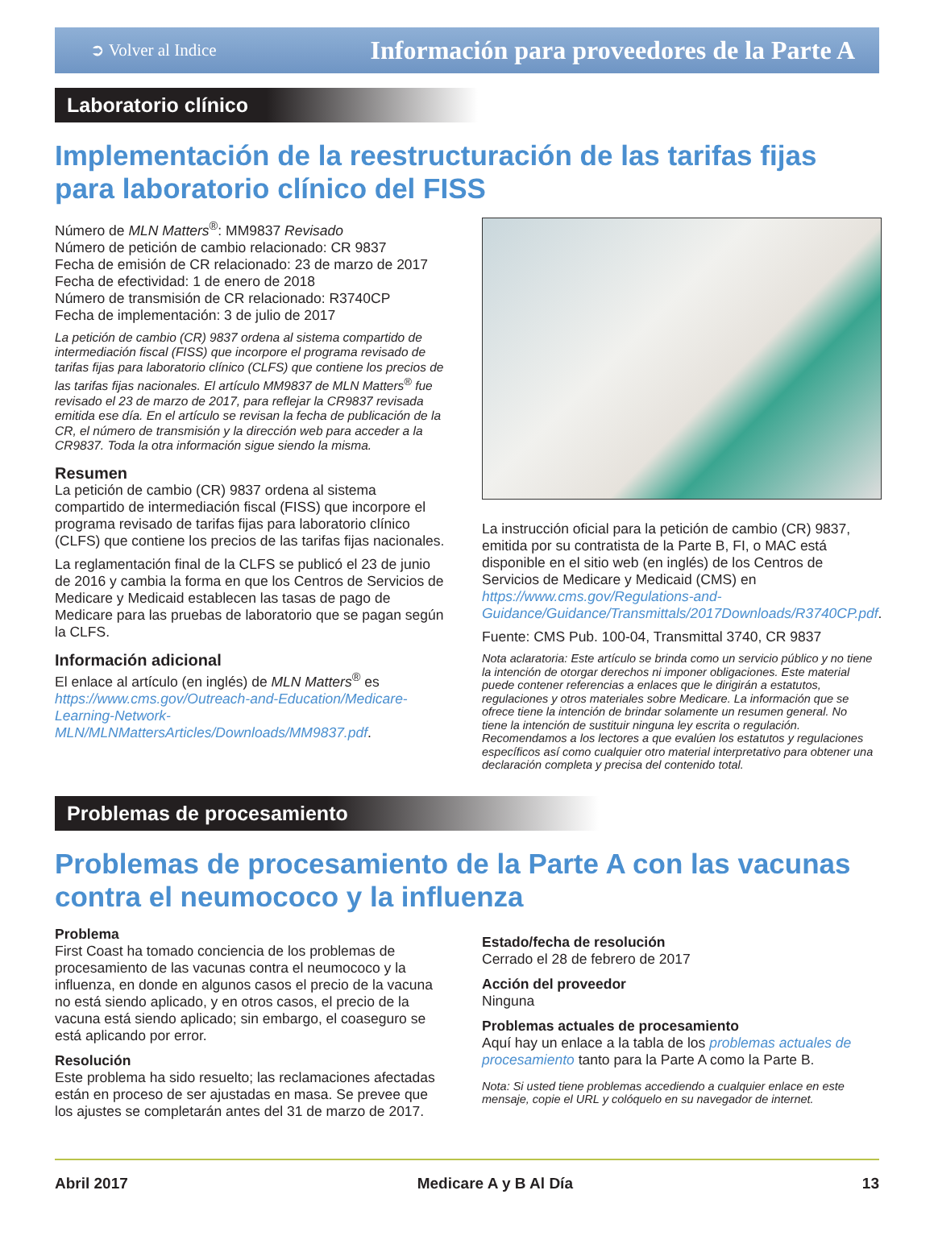➲ Volver al Indice Información para proveedores de la Parte A
Laboratorio clínico
Implementación de la reestructuración de las tarifas fijas para laboratorio clínico del FISS
Número de MLN Matters<sup>®</sup>: MM9837 Revisado
Número de petición de cambio relacionado: CR 9837
Fecha de emisión de CR relacionado: 23 de marzo de 2017
Fecha de efectividad: 1 de enero de 2018
Número de transmisión de CR relacionado: R3740CP
Fecha de implementación: 3 de julio de 2017
La petición de cambio (CR) 9837 ordena al sistema compartido de intermediación fiscal (FISS) que incorpore el programa revisado de tarifas fijas para laboratorio clínico (CLFS) que contiene los precios de las tarifas fijas nacionales. El artículo MM9837 de MLN Matters<sup>®</sup> fue revisado el 23 de marzo de 2017, para reflejar la CR9837 revisada emitida ese día. En el artículo se revisan la fecha de publicación de la CR, el número de transmisión y la dirección web para acceder a la CR9837. Toda la otra información sigue siendo la misma.
Resumen
La petición de cambio (CR) 9837 ordena al sistema compartido de intermediación fiscal (FISS) que incorpore el programa revisado de tarifas fijas para laboratorio clínico (CLFS) que contiene los precios de las tarifas fijas nacionales.
La reglamentación final de la CLFS se publicó el 23 de junio de 2016 y cambia la forma en que los Centros de Servicios de Medicare y Medicaid establecen las tasas de pago de Medicare para las pruebas de laboratorio que se pagan según la CLFS.
Información adicional
El enlace al artículo (en inglés) de MLN Matters<sup>®</sup> es https://www.cms.gov/Outreach-and-Education/Medicare-Learning-Network-MLN/MLNMattersArticles/Downloads/MM9837.pdf.
La instrucción oficial para la petición de cambio (CR) 9837, emitida por su contratista de la Parte B, FI, o MAC está disponible en el sitio web (en inglés) de los Centros de Servicios de Medicare y Medicaid (CMS) en https://www.cms.gov/Regulations-and-Guidance/Guidance/Transmittals/2017Downloads/R3740CP.pdf.
Fuente: CMS Pub. 100-04, Transmittal 3740, CR 9837
Nota aclaratoria: Este artículo se brinda como un servicio público y no tiene la intención de otorgar derechos ni imponer obligaciones. Este material puede contener referencias a enlaces que le dirigirán a estatutos, regulaciones y otros materiales sobre Medicare. La información que se ofrece tiene la intención de brindar solamente un resumen general. No tiene la intención de sustituir ninguna ley escrita o regulación. Recomendamos a los lectores a que evalúen los estatutos y regulaciones específicos así como cualquier otro material interpretativo para obtener una declaración completa y precisa del contenido total.
Problemas de procesamiento
Problemas de procesamiento de la Parte A con las vacunas contra el neumococo y la influenza
Problema
First Coast ha tomado conciencia de los problemas de procesamiento de las vacunas contra el neumococo y la influenza, en donde en algunos casos el precio de la vacuna no está siendo aplicado, y en otros casos, el precio de la vacuna está siendo aplicado; sin embargo, el coaseguro se está aplicando por error.
Resolución
Este problema ha sido resuelto; las reclamaciones afectadas están en proceso de ser ajustadas en masa. Se prevee que los ajustes se completarán antes del 31 de marzo de 2017.
Estado/fecha de resolución
Cerrado el 28 de febrero de 2017
Acción del proveedor
Ninguna
Problemas actuales de procesamiento
Aquí hay un enlace a la tabla de los problemas actuales de procesamiento tanto para la Parte A como la Parte B.
Nota: Si usted tiene problemas accediendo a cualquier enlace en este mensaje, copie el URL y colóquelo en su navegador de internet.
Abril 2017 Medicare A y B Al Día 13